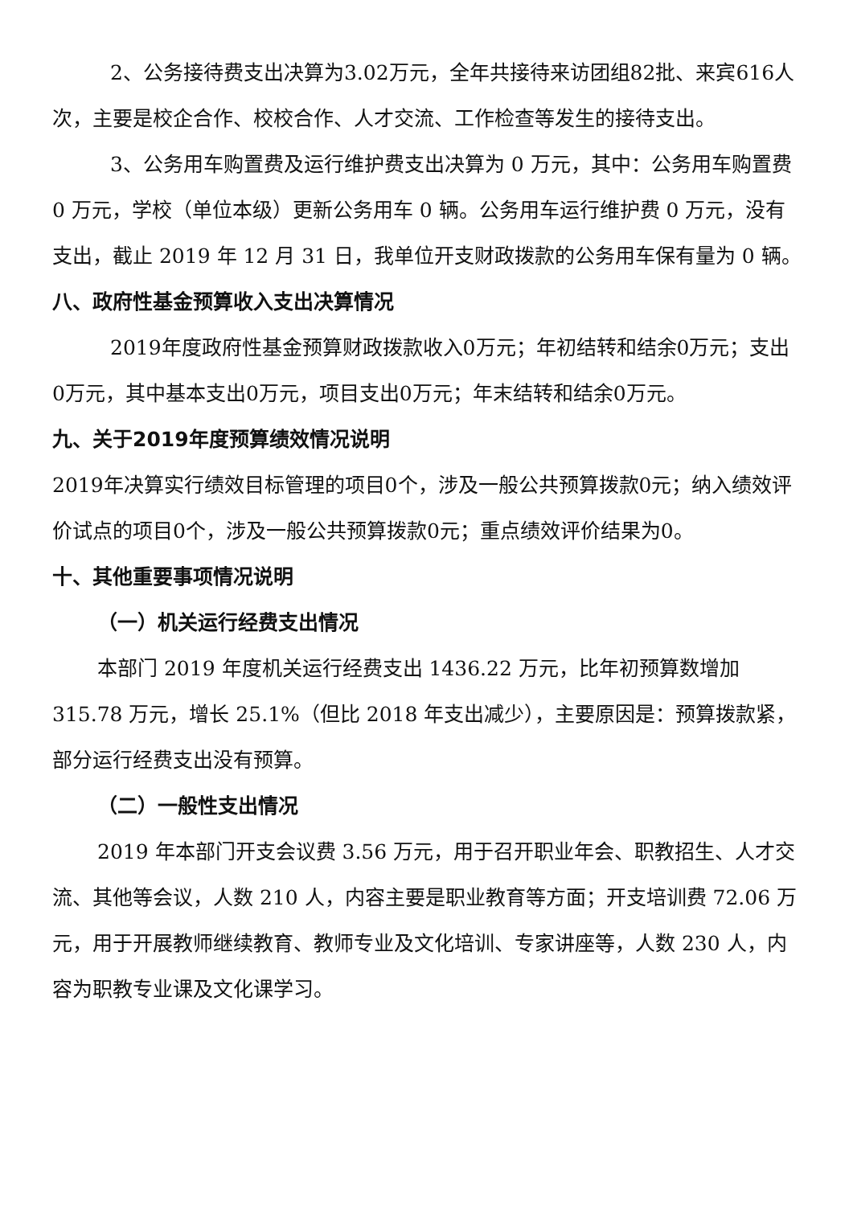2、公务接待费支出决算为3.02万元，全年共接待来访团组82批、来宾616人次，主要是校企合作、校校合作、人才交流、工作检查等发生的接待支出。
3、公务用车购置费及运行维护费支出决算为 0 万元，其中：公务用车购置费 0 万元，学校（单位本级）更新公务用车 0 辆。公务用车运行维护费 0 万元，没有支出，截止 2019 年 12 月 31 日，我单位开支财政拨款的公务用车保有量为 0 辆。
八、政府性基金预算收入支出决算情况
2019年度政府性基金预算财政拨款收入0万元；年初结转和结余0万元；支出0万元，其中基本支出0万元，项目支出0万元；年末结转和结余0万元。
九、关于2019年度预算绩效情况说明
2019年决算实行绩效目标管理的项目0个，涉及一般公共预算拨款0元；纳入绩效评价试点的项目0个，涉及一般公共预算拨款0元；重点绩效评价结果为0。
十、其他重要事项情况说明
（一）机关运行经费支出情况
本部门 2019 年度机关运行经费支出 1436.22 万元，比年初预算数增加 315.78 万元，增长 25.1%（但比 2018 年支出减少），主要原因是：预算拨款紧，部分运行经费支出没有预算。
（二）一般性支出情况
2019 年本部门开支会议费 3.56 万元，用于召开职业年会、职教招生、人才交流、其他等会议，人数 210 人，内容主要是职业教育等方面；开支培训费 72.06 万元，用于开展教师继续教育、教师专业及文化培训、专家讲座等，人数 230 人，内容为职教专业课及文化课学习。